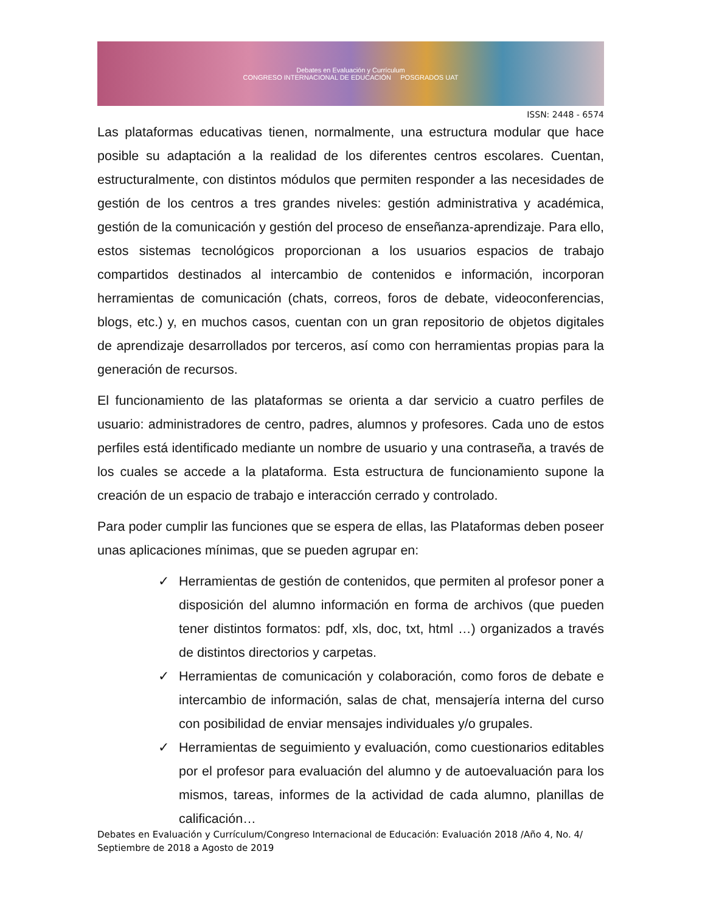Debates en Evaluación y Currículum
CONGRESO INTERNACIONAL DE EDUCACIÓN POSGRADOS UAT
ISSN: 2448 - 6574
Las plataformas educativas tienen, normalmente, una estructura modular que hace posible su adaptación a la realidad de los diferentes centros escolares. Cuentan, estructuralmente, con distintos módulos que permiten responder a las necesidades de gestión de los centros a tres grandes niveles: gestión administrativa y académica, gestión de la comunicación y gestión del proceso de enseñanza-aprendizaje. Para ello, estos sistemas tecnológicos proporcionan a los usuarios espacios de trabajo compartidos destinados al intercambio de contenidos e información, incorporan herramientas de comunicación (chats, correos, foros de debate, videoconferencias, blogs, etc.) y, en muchos casos, cuentan con un gran repositorio de objetos digitales de aprendizaje desarrollados por terceros, así como con herramientas propias para la generación de recursos.
El funcionamiento de las plataformas se orienta a dar servicio a cuatro perfiles de usuario: administradores de centro, padres, alumnos y profesores. Cada uno de estos perfiles está identificado mediante un nombre de usuario y una contraseña, a través de los cuales se accede a la plataforma. Esta estructura de funcionamiento supone la creación de un espacio de trabajo e interacción cerrado y controlado.
Para poder cumplir las funciones que se espera de ellas, las Plataformas deben poseer unas aplicaciones mínimas, que se pueden agrupar en:
✓ Herramientas de gestión de contenidos, que permiten al profesor poner a disposición del alumno información en forma de archivos (que pueden tener distintos formatos: pdf, xls, doc, txt, html …) organizados a través de distintos directorios y carpetas.
✓ Herramientas de comunicación y colaboración, como foros de debate e intercambio de información, salas de chat, mensajería interna del curso con posibilidad de enviar mensajes individuales y/o grupales.
✓ Herramientas de seguimiento y evaluación, como cuestionarios editables por el profesor para evaluación del alumno y de autoevaluación para los mismos, tareas, informes de la actividad de cada alumno, planillas de calificación…
Debates en Evaluación y Currículum/Congreso Internacional de Educación: Evaluación 2018 /Año 4, No. 4/ Septiembre de 2018 a Agosto de 2019